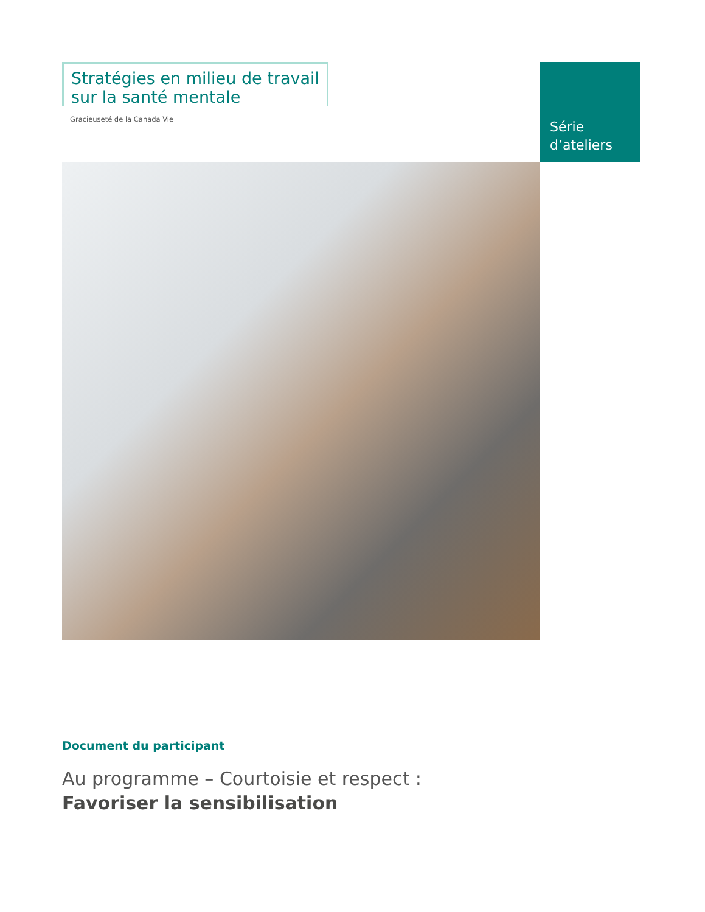Stratégies en milieu de travail
sur la santé mentale
Gracieuseté de la Canada Vie
Série
d’ateliers
Document du participant
Au programme – Courtoisie et respect :
Favoriser la sensibilisation